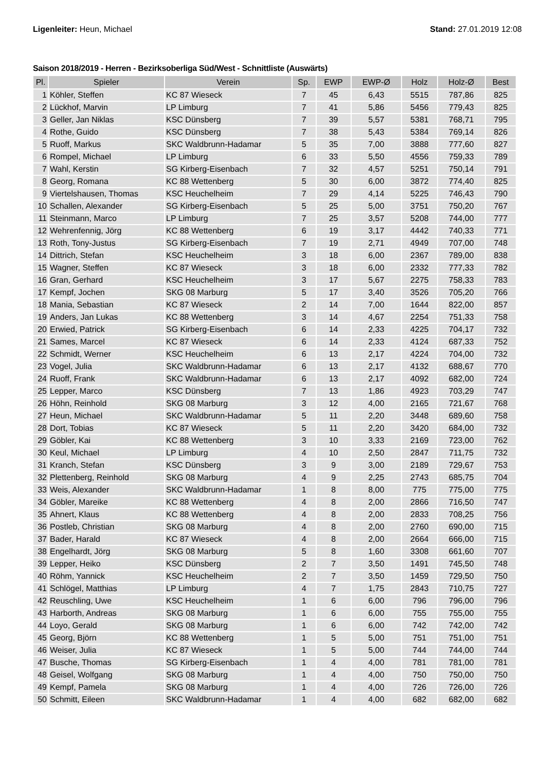Ligenleiter: Heun, Michael Stand: 27.01.2019 12:08
Saison 2018/2019 - Herren - Bezirksoberliga Süd/West - Schnittliste (Auswärts)
| Pl. | Spieler | Verein | Sp. | EWP | EWP-Ø | Holz | Holz-Ø | Best |
| --- | --- | --- | --- | --- | --- | --- | --- | --- |
| 1 | Köhler, Steffen | KC 87 Wieseck | 7 | 45 | 6,43 | 5515 | 787,86 | 825 |
| 2 | Lückhof, Marvin | LP Limburg | 7 | 41 | 5,86 | 5456 | 779,43 | 825 |
| 3 | Geller, Jan Niklas | KSC Dünsberg | 7 | 39 | 5,57 | 5381 | 768,71 | 795 |
| 4 | Rothe, Guido | KSC Dünsberg | 7 | 38 | 5,43 | 5384 | 769,14 | 826 |
| 5 | Ruoff, Markus | SKC Waldbrunn-Hadamar | 5 | 35 | 7,00 | 3888 | 777,60 | 827 |
| 6 | Rompel, Michael | LP Limburg | 6 | 33 | 5,50 | 4556 | 759,33 | 789 |
| 7 | Wahl, Kerstin | SG Kirberg-Eisenbach | 7 | 32 | 4,57 | 5251 | 750,14 | 791 |
| 8 | Georg, Romana | KC 88 Wettenberg | 5 | 30 | 6,00 | 3872 | 774,40 | 825 |
| 9 | Viertelshausen, Thomas | KSC Heuchelheim | 7 | 29 | 4,14 | 5225 | 746,43 | 790 |
| 10 | Schallen, Alexander | SG Kirberg-Eisenbach | 5 | 25 | 5,00 | 3751 | 750,20 | 767 |
| 11 | Steinmann, Marco | LP Limburg | 7 | 25 | 3,57 | 5208 | 744,00 | 777 |
| 12 | Wehrenfennig, Jörg | KC 88 Wettenberg | 6 | 19 | 3,17 | 4442 | 740,33 | 771 |
| 13 | Roth, Tony-Justus | SG Kirberg-Eisenbach | 7 | 19 | 2,71 | 4949 | 707,00 | 748 |
| 14 | Dittrich, Stefan | KSC Heuchelheim | 3 | 18 | 6,00 | 2367 | 789,00 | 838 |
| 15 | Wagner, Steffen | KC 87 Wieseck | 3 | 18 | 6,00 | 2332 | 777,33 | 782 |
| 16 | Gran, Gerhard | KSC Heuchelheim | 3 | 17 | 5,67 | 2275 | 758,33 | 783 |
| 17 | Kempf, Jochen | SKG 08 Marburg | 5 | 17 | 3,40 | 3526 | 705,20 | 766 |
| 18 | Mania, Sebastian | KC 87 Wieseck | 2 | 14 | 7,00 | 1644 | 822,00 | 857 |
| 19 | Anders, Jan Lukas | KC 88 Wettenberg | 3 | 14 | 4,67 | 2254 | 751,33 | 758 |
| 20 | Erwied, Patrick | SG Kirberg-Eisenbach | 6 | 14 | 2,33 | 4225 | 704,17 | 732 |
| 21 | Sames, Marcel | KC 87 Wieseck | 6 | 14 | 2,33 | 4124 | 687,33 | 752 |
| 22 | Schmidt, Werner | KSC Heuchelheim | 6 | 13 | 2,17 | 4224 | 704,00 | 732 |
| 23 | Vogel, Julia | SKC Waldbrunn-Hadamar | 6 | 13 | 2,17 | 4132 | 688,67 | 770 |
| 24 | Ruoff, Frank | SKC Waldbrunn-Hadamar | 6 | 13 | 2,17 | 4092 | 682,00 | 724 |
| 25 | Lepper, Marco | KSC Dünsberg | 7 | 13 | 1,86 | 4923 | 703,29 | 747 |
| 26 | Höhn, Reinhold | SKG 08 Marburg | 3 | 12 | 4,00 | 2165 | 721,67 | 768 |
| 27 | Heun, Michael | SKC Waldbrunn-Hadamar | 5 | 11 | 2,20 | 3448 | 689,60 | 758 |
| 28 | Dort, Tobias | KC 87 Wieseck | 5 | 11 | 2,20 | 3420 | 684,00 | 732 |
| 29 | Göbler, Kai | KC 88 Wettenberg | 3 | 10 | 3,33 | 2169 | 723,00 | 762 |
| 30 | Keul, Michael | LP Limburg | 4 | 10 | 2,50 | 2847 | 711,75 | 732 |
| 31 | Kranch, Stefan | KSC Dünsberg | 3 | 9 | 3,00 | 2189 | 729,67 | 753 |
| 32 | Plettenberg, Reinhold | SKG 08 Marburg | 4 | 9 | 2,25 | 2743 | 685,75 | 704 |
| 33 | Weis, Alexander | SKC Waldbrunn-Hadamar | 1 | 8 | 8,00 | 775 | 775,00 | 775 |
| 34 | Göbler, Mareike | KC 88 Wettenberg | 4 | 8 | 2,00 | 2866 | 716,50 | 747 |
| 35 | Ahnert, Klaus | KC 88 Wettenberg | 4 | 8 | 2,00 | 2833 | 708,25 | 756 |
| 36 | Postleb, Christian | SKG 08 Marburg | 4 | 8 | 2,00 | 2760 | 690,00 | 715 |
| 37 | Bader, Harald | KC 87 Wieseck | 4 | 8 | 2,00 | 2664 | 666,00 | 715 |
| 38 | Engelhardt, Jörg | SKG 08 Marburg | 5 | 8 | 1,60 | 3308 | 661,60 | 707 |
| 39 | Lepper, Heiko | KSC Dünsberg | 2 | 7 | 3,50 | 1491 | 745,50 | 748 |
| 40 | Röhm, Yannick | KSC Heuchelheim | 2 | 7 | 3,50 | 1459 | 729,50 | 750 |
| 41 | Schlögel, Matthias | LP Limburg | 4 | 7 | 1,75 | 2843 | 710,75 | 727 |
| 42 | Reuschling, Uwe | KSC Heuchelheim | 1 | 6 | 6,00 | 796 | 796,00 | 796 |
| 43 | Harborth, Andreas | SKG 08 Marburg | 1 | 6 | 6,00 | 755 | 755,00 | 755 |
| 44 | Loyo, Gerald | SKG 08 Marburg | 1 | 6 | 6,00 | 742 | 742,00 | 742 |
| 45 | Georg, Björn | KC 88 Wettenberg | 1 | 5 | 5,00 | 751 | 751,00 | 751 |
| 46 | Weiser, Julia | KC 87 Wieseck | 1 | 5 | 5,00 | 744 | 744,00 | 744 |
| 47 | Busche, Thomas | SG Kirberg-Eisenbach | 1 | 4 | 4,00 | 781 | 781,00 | 781 |
| 48 | Geisel, Wolfgang | SKG 08 Marburg | 1 | 4 | 4,00 | 750 | 750,00 | 750 |
| 49 | Kempf, Pamela | SKG 08 Marburg | 1 | 4 | 4,00 | 726 | 726,00 | 726 |
| 50 | Schmitt, Eileen | SKC Waldbrunn-Hadamar | 1 | 4 | 4,00 | 682 | 682,00 | 682 |